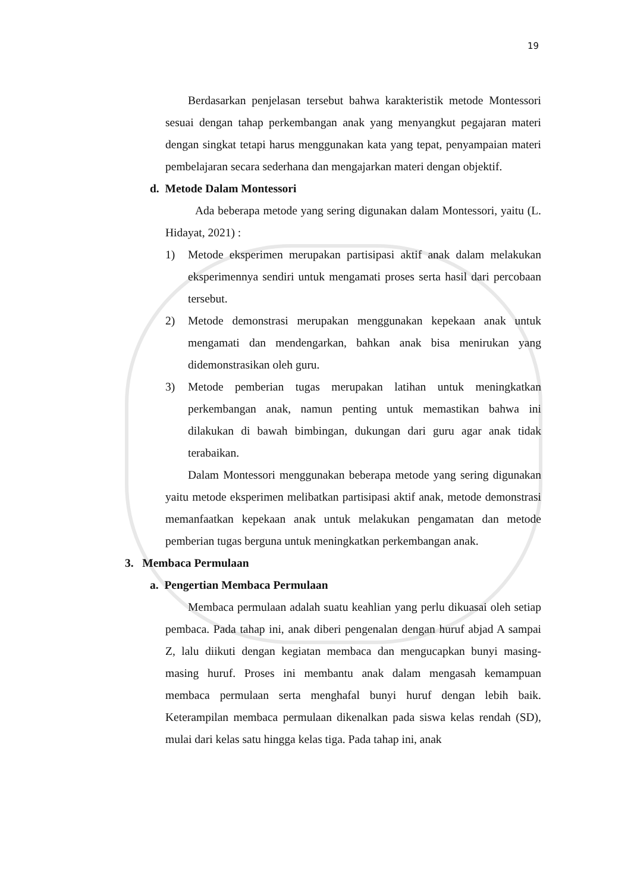19
Berdasarkan penjelasan tersebut bahwa karakteristik metode Montessori sesuai dengan tahap perkembangan anak yang menyangkut pegajaran materi dengan singkat tetapi harus menggunakan kata yang tepat, penyampaian materi pembelajaran secara sederhana dan mengajarkan materi dengan objektif.
d. Metode Dalam Montessori
Ada beberapa metode yang sering digunakan dalam Montessori, yaitu (L. Hidayat, 2021) :
1) Metode eksperimen merupakan partisipasi aktif anak dalam melakukan eksperimennya sendiri untuk mengamati proses serta hasil dari percobaan tersebut.
2) Metode demonstrasi merupakan menggunakan kepekaan anak untuk mengamati dan mendengarkan, bahkan anak bisa menirukan yang didemonstrasikan oleh guru.
3) Metode pemberian tugas merupakan latihan untuk meningkatkan perkembangan anak, namun penting untuk memastikan bahwa ini dilakukan di bawah bimbingan, dukungan dari guru agar anak tidak terabaikan.
Dalam Montessori menggunakan beberapa metode yang sering digunakan yaitu metode eksperimen melibatkan partisipasi aktif anak, metode demonstrasi memanfaatkan kepekaan anak untuk melakukan pengamatan dan metode pemberian tugas berguna untuk meningkatkan perkembangan anak.
3. Membaca Permulaan
a. Pengertian Membaca Permulaan
Membaca permulaan adalah suatu keahlian yang perlu dikuasai oleh setiap pembaca. Pada tahap ini, anak diberi pengenalan dengan huruf abjad A sampai Z, lalu diikuti dengan kegiatan membaca dan mengucapkan bunyi masing-masing huruf. Proses ini membantu anak dalam mengasah kemampuan membaca permulaan serta menghafal bunyi huruf dengan lebih baik. Keterampilan membaca permulaan dikenalkan pada siswa kelas rendah (SD), mulai dari kelas satu hingga kelas tiga. Pada tahap ini, anak